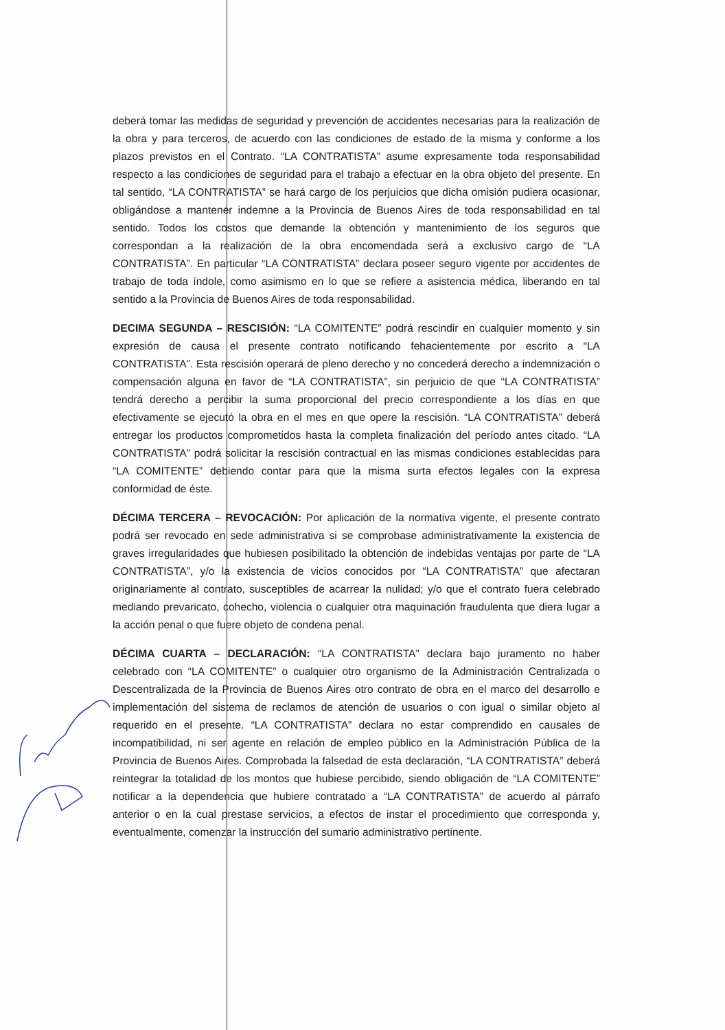deberá tomar las medidas de seguridad y prevención de accidentes necesarias para la realización de la obra y para terceros, de acuerdo con las condiciones de estado de la misma y conforme a los plazos previstos en el Contrato. “LA CONTRATISTA” asume expresamente toda responsabilidad respecto a las condiciones de seguridad para el trabajo a efectuar en la obra objeto del presente. En tal sentido, “LA CONTRATISTA” se hará cargo de los perjuicios que dicha omisión pudiera ocasionar, obligándose a mantener indemne a la Provincia de Buenos Aires de toda responsabilidad en tal sentido. Todos los costos que demande la obtención y mantenimiento de los seguros que correspondan a la realización de la obra encomendada será a exclusivo cargo de “LA CONTRATISTA”. En particular “LA CONTRATISTA” declara poseer seguro vigente por accidentes de trabajo de toda índole, como asimismo en lo que se refiere a asistencia médica, liberando en tal sentido a la Provincia de Buenos Aires de toda responsabilidad.
DECIMA SEGUNDA – RESCISIÓN: “LA COMITENTE” podrá rescindir en cualquier momento y sin expresión de causa el presente contrato notificando fehacientemente por escrito a “LA CONTRATISTA”. Esta rescisión operará de pleno derecho y no concederá derecho a indemnización o compensación alguna en favor de “LA CONTRATISTA”, sin perjuicio de que “LA CONTRATISTA” tendrá derecho a percibir la suma proporcional del precio correspondiente a los días en que efectivamente se ejecutó la obra en el mes en que opere la rescisión. “LA CONTRATISTA” deberá entregar los productos comprometidos hasta la completa finalización del período antes citado. “LA CONTRATISTA” podrá solicitar la rescisión contractual en las mismas condiciones establecidas para “LA COMITENTE” debiendo contar para que la misma surta efectos legales con la expresa conformidad de éste.
DÉCIMA TERCERA – REVOCACIÓN: Por aplicación de la normativa vigente, el presente contrato podrá ser revocado en sede administrativa si se comprobase administrativamente la existencia de graves irregularidades que hubiesen posibilitado la obtención de indebidas ventajas por parte de “LA CONTRATISTA”, y/o la existencia de vicios conocidos por “LA CONTRATISTA” que afectaran originariamente al contrato, susceptibles de acarrear la nulidad; y/o que el contrato fuera celebrado mediando prevaricato, cohecho, violencia o cualquier otra maquinación fraudulenta que diera lugar a la acción penal o que fuere objeto de condena penal.
DÉCIMA CUARTA – DECLARACIÓN: “LA CONTRATISTA” declara bajo juramento no haber celebrado con “LA COMITENTE” o cualquier otro organismo de la Administración Centralizada o Descentralizada de la Provincia de Buenos Aires otro contrato de obra en el marco del desarrollo e implementación del sistema de reclamos de atención de usuarios o con igual o similar objeto al requerido en el presente. “LA CONTRATISTA” declara no estar comprendido en causales de incompatibilidad, ni ser agente en relación de empleo público en la Administración Pública de la Provincia de Buenos Aires. Comprobada la falsedad de esta declaración, “LA CONTRATISTA” deberá reintegrar la totalidad de los montos que hubiese percibido, siendo obligación de “LA COMITENTE” notificar a la dependencia que hubiere contratado a “LA CONTRATISTA” de acuerdo al párrafo anterior o en la cual prestase servicios, a efectos de instar el procedimiento que corresponda y, eventualmente, comenzar la instrucción del sumario administrativo pertinente.